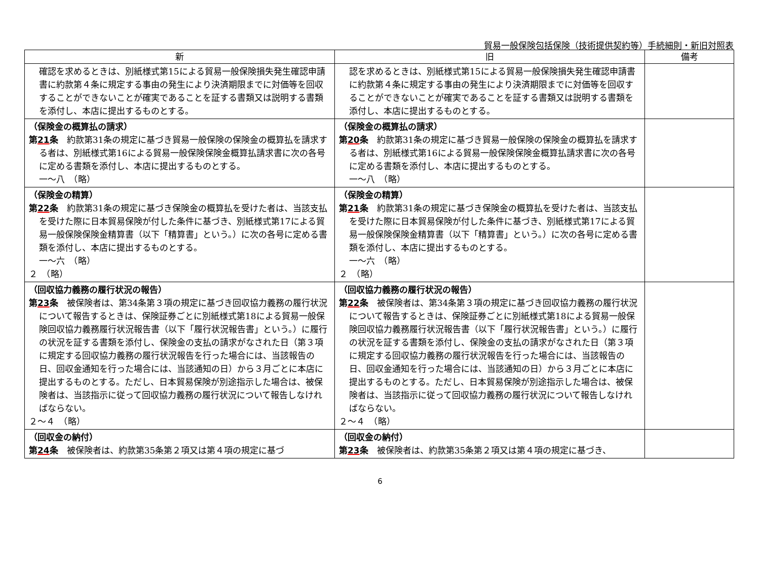貿易一般保険包括保険（技術提供契約等）手続細則・新旧対照表
| 新 | 旧 | 備考 |
| --- | --- | --- |
| 確認を求めるときは、別紙様式第15による貿易一般保険損失発生確認申請書に約款第４条に規定する事由の発生により決済期限までに対価等を回収することができないことが確実であることを証する書類又は説明する書類を添付し、本店に提出するものとする。 | 認を求めるときは、別紙様式第15による貿易一般保険損失発生確認申請書に約款第４条に規定する事由の発生により決済期限までに対価等を回収することができないことが確実であることを証する書類又は説明する書類を添付し、本店に提出するものとする。 | |
| （保険金の概算払の請求） 第 21 条 約款第31条の規定に基づき貿易一般保険の保険金の概算払を請求する者は、別紙様式第16による貿易一般保険保険金概算払請求書に次の各号に定める書類を添付し、本店に提出するものとする。 一～八 （略） | （保険金の概算払の請求） 第 20 条 約款第31条の規定に基づき貿易一般保険の保険金の概算払を請求する者は、別紙様式第16による貿易一般保険保険金概算払請求書に次の各号に定める書類を添付し、本店に提出するものとする。 一～八 （略） | |
| （保険金の精算） 第 22 条 約款第31条の規定に基づき保険金の概算払を受けた者は、当該支払を受けた際に日本貿易保険が付した条件に基づき、別紙様式第17による貿易一般保険保険金精算書（以下「精算書」という。）に次の各号に定める書類を添付し、本店に提出するものとする。 一～六 （略） ２ （略） | （保険金の精算） 第 21 条 約款第31条の規定に基づき保険金の概算払を受けた者は、当該支払を受けた際に日本貿易保険が付した条件に基づき、別紙様式第17による貿易一般保険保険金精算書（以下「精算書」という。）に次の各号に定める書類を添付し、本店に提出するものとする。 一～六 （略） ２ （略） | |
| （回収協力義務の履行状況の報告） 第 23 条 被保険者は、第34条第３項の規定に基づき回収協力義務の履行状況について報告するときは、保険証券ごとに別紙様式第18による貿易一般保険回収協力義務履行状況報告書（以下「履行状況報告書」という。）に履行の状況を証する書類を添付し、保険金の支払の請求がなされた日（第３項に規定する回収協力義務の履行状況報告を行った場合には、当該報告の日、回収金通知を行った場合には、当該通知の日）から３月ごとに本店に提出するものとする。ただし、日本貿易保険が別途指示した場合は、被保険者は、当該指示に従って回収協力義務の履行状況について報告しなければならない。 ２～４ （略） | （回収協力義務の履行状況の報告） 第 22 条 被保険者は、第34条第３項の規定に基づき回収協力義務の履行状況について報告するときは、保険証券ごとに別紙様式第18による貿易一般保険回収協力義務履行状況報告書（以下「履行状況報告書」という。）に履行の状況を証する書類を添付し、保険金の支払の請求がなされた日（第３項に規定する回収協力義務の履行状況報告を行った場合には、当該報告の日、回収金通知を行った場合には、当該通知の日）から３月ごとに本店に提出するものとする。ただし、日本貿易保険が別途指示した場合は、被保険者は、当該指示に従って回収協力義務の履行状況について報告しなければならない。 ２～４ （略） | |
| （回収金の納付） 第 24 条 被保険者は、約款第35条第２項又は第４項の規定に基づ | （回収金の納付） 第 23 条 被保険者は、約款第35条第２項又は第４項の規定に基づき、 | |
6